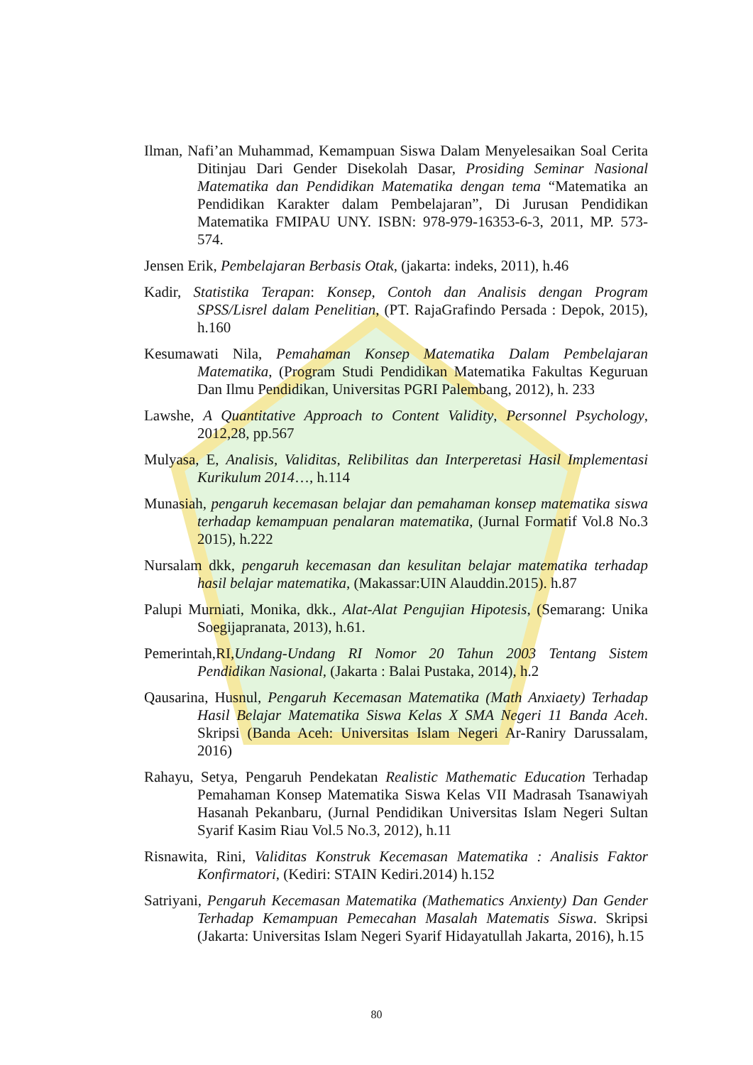Ilman, Nafi’an Muhammad, Kemampuan Siswa Dalam Menyelesaikan Soal Cerita Ditinjau Dari Gender Disekolah Dasar, Prosiding Seminar Nasional Matematika dan Pendidikan Matematika dengan tema “Matematika an Pendidikan Karakter dalam Pembelajaran”, Di Jurusan Pendidikan Matematika FMIPAU UNY. ISBN: 978-979-16353-6-3, 2011, MP. 573-574.
Jensen Erik, Pembelajaran Berbasis Otak, (jakarta: indeks, 2011), h.46
Kadir, Statistika Terapan: Konsep, Contoh dan Analisis dengan Program SPSS/Lisrel dalam Penelitian, (PT. RajaGrafindo Persada : Depok, 2015), h.160
Kesumawati Nila, Pemahaman Konsep Matematika Dalam Pembelajaran Matematika, (Program Studi Pendidikan Matematika Fakultas Keguruan Dan Ilmu Pendidikan, Universitas PGRI Palembang, 2012), h. 233
Lawshe, A Quantitative Approach to Content Validity, Personnel Psychology, 2012,28, pp.567
Mulyasa, E, Analisis, Validitas, Relibilitas dan Interperetasi Hasil Implementasi Kurikulum 2014…, h.114
Munasiah, pengaruh kecemasan belajar dan pemahaman konsep matematika siswa terhadap kemampuan penalaran matematika, (Jurnal Formatif Vol.8 No.3 2015), h.222
Nursalam dkk, pengaruh kecemasan dan kesulitan belajar matematika terhadap hasil belajar matematika, (Makassar:UIN Alauddin.2015). h.87
Palupi Murniati, Monika, dkk., Alat-Alat Pengujian Hipotesis, (Semarang: Unika Soegijapranata, 2013), h.61.
Pemerintah,RI,Undang-Undang RI Nomor 20 Tahun 2003 Tentang Sistem Pendidikan Nasional, (Jakarta : Balai Pustaka, 2014), h.2
Qausarina, Husnul, Pengaruh Kecemasan Matematika (Math Anxiaety) Terhadap Hasil Belajar Matematika Siswa Kelas X SMA Negeri 11 Banda Aceh. Skripsi (Banda Aceh: Universitas Islam Negeri Ar-Raniry Darussalam, 2016)
Rahayu, Setya, Pengaruh Pendekatan Realistic Mathematic Education Terhadap Pemahaman Konsep Matematika Siswa Kelas VII Madrasah Tsanawiyah Hasanah Pekanbaru, (Jurnal Pendidikan Universitas Islam Negeri Sultan Syarif Kasim Riau Vol.5 No.3, 2012), h.11
Risnawita, Rini, Validitas Konstruk Kecemasan Matematika : Analisis Faktor Konfirmatori, (Kediri: STAIN Kediri.2014) h.152
Satriyani, Pengaruh Kecemasan Matematika (Mathematics Anxienty) Dan Gender Terhadap Kemampuan Pemecahan Masalah Matematis Siswa. Skripsi (Jakarta: Universitas Islam Negeri Syarif Hidayatullah Jakarta, 2016), h.15
80